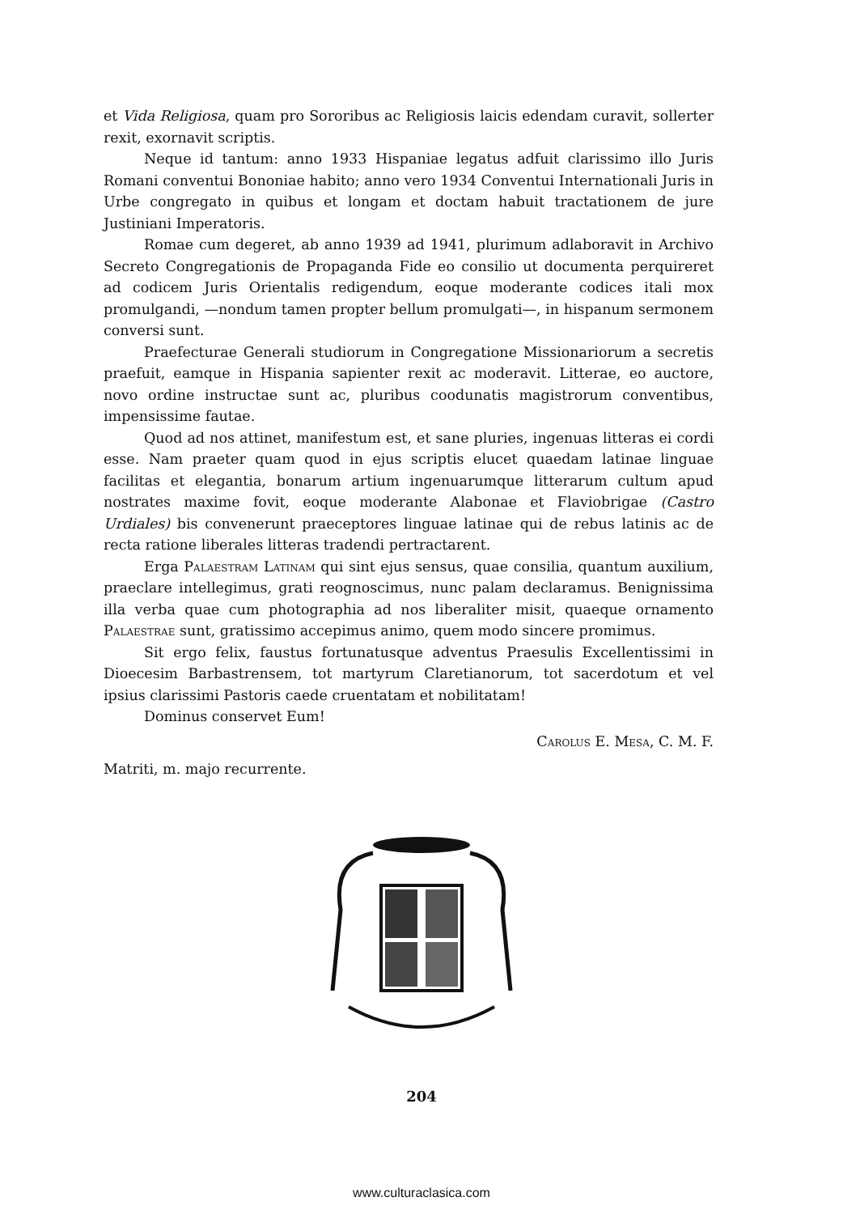et Vida Religiosa, quam pro Sororibus ac Religiosis laicis edendam curavit, sollerter rexit, exornavit scriptis.
Neque id tantum: anno 1933 Hispaniae legatus adfuit clarissimo illo Juris Romani conventui Bononiae habito; anno vero 1934 Conventui Internationali Juris in Urbe congregato in quibus et longam et doctam habuit tractationem de jure Justiniani Imperatoris.
Romae cum degeret, ab anno 1939 ad 1941, plurimum adlaboravit in Archivo Secreto Congregationis de Propaganda Fide eo consilio ut documenta perquireret ad codicem Juris Orientalis redigendum, eoque moderante codices itali mox promulgandi, —nondum tamen propter bellum promulgati—, in hispanum sermonem conversi sunt.
Praefecturae Generali studiorum in Congregatione Missionariorum a secretis praefuit, eamque in Hispania sapienter rexit ac moderavit. Litterae, eo auctore, novo ordine instructae sunt ac, pluribus coodunatis magistrorum conventibus, impensissime fautae.
Quod ad nos attinet, manifestum est, et sane pluries, ingenuas litteras ei cordi esse. Nam praeter quam quod in ejus scriptis elucet quaedam latinae linguae facilitas et elegantia, bonarum artium ingenuarumque litterarum cultum apud nostrates maxime fovit, eoque moderante Alabonae et Flaviobrigae (Castro Urdiales) bis convenerunt praeceptores linguae latinae qui de rebus latinis ac de recta ratione liberales litteras tradendi pertractarent.
Erga Palaestram Latinam qui sint ejus sensus, quae consilia, quantum auxilium, praeclare intellegimus, grati reognoscimus, nunc palam declaramus. Benignissima illa verba quae cum photographia ad nos liberaliter misit, quaeque ornamento Palaestrae sunt, gratissimo accepimus animo, quem modo sincere promimus.
Sit ergo felix, faustus fortunatusque adventus Praesulis Excellentissimi in Dioecesim Barbastrensem, tot martyrum Claretianorum, tot sacerdotum et vel ipsius clarissimi Pastoris caede cruentatam et nobilitatam!
Dominus conservet Eum!
Carolus E. Mesa, C. M. F.
Matriti, m. majo recurrente.
204
www.culturaclasica.com